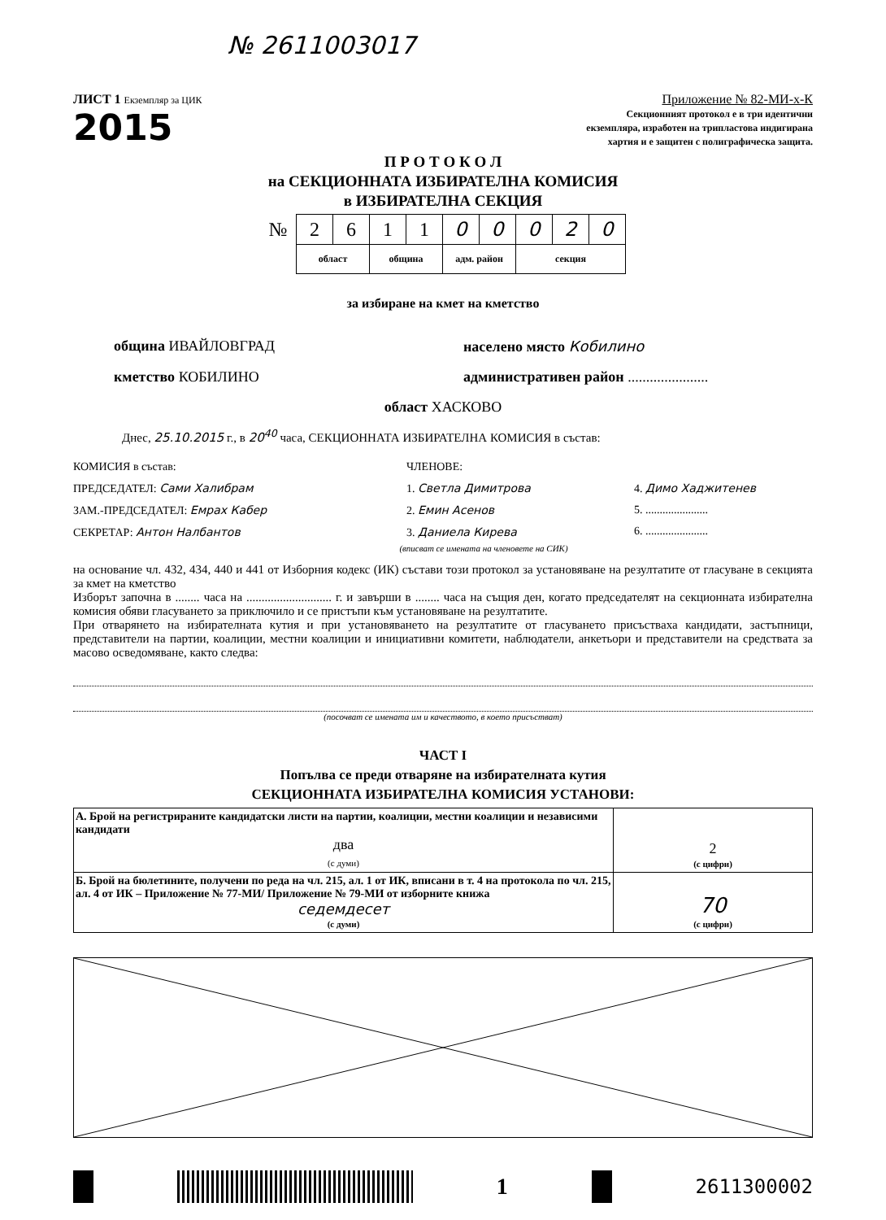№ 2611003017
ЛИСТ 1 Екземпляр за ЦИК
2015
Приложение № 82-МИ-х-К
Секционният протокол е в три идентични
екземпляра, изработен на трипластова индигирана
хартия и е защитен с полиграфическа защита.
П Р О Т О К О Л
на СЕКЦИОННАТА ИЗБИРАТЕЛНА КОМИСИЯ
в ИЗБИРАТЕЛНА СЕКЦИЯ
| № | 2 | 6 | 1 | 1 | 0 | 0 | 0 | 2 | 0 |
| | област | | община | | адм. район | | секция | | |
за избиране на кмет на кметство
община ИВАЙЛОВГРАД населено място Кобилино
кметство КОБИЛИНО административен район ......................
област ХАСКОВО
Днес, 25.10.2015 г., в 20<sup>40</sup> часа, СЕКЦИОННАТА ИЗБИРАТЕЛНА КОМИСИЯ в състав:
КОМИСИЯ в състав:
ПРЕДСЕДАТЕЛ: Сами Халибрам
ЗАМ.-ПРЕДСЕДАТЕЛ: Емрах Кабер
СЕКРЕТАР: Антон Налбантов
ЧЛЕНОВЕ:
1. Светла Димитрова
2. Емин Асенов
3. Даниела Кирева
4. Димо Хаджитенев
5. ......................
6. ......................
(вписват се имената на членовете на СИК)
на основание чл. 432, 434, 440 и 441 от Изборния кодекс (ИК) състави този протокол за установяване на резултатите от гласуване в секцията за кмет на кметство
Изборът започна в ........ часа на ............................ г. и завърши в ........ часа на същия ден, когато председателят на секционната избирателна комисия обяви гласуването за приключило и се пристъпи към установяване на резултатите.
При отварянето на избирателната кутия и при установяването на резултатите от гласуването присъстваха кандидати, застъпници, представители на партии, коалиции, местни коалиции и инициативни комитети, наблюдатели, анкетьори и представители на средствата за масово осведомяване, както следва:
(посочват се имената им и качеството, в което присъстват)
ЧАСТ I
Попълва се преди отваряне на избирателната кутия
СЕКЦИОННАТА ИЗБИРАТЕЛНА КОМИСИЯ УСТАНОВИ:
| А. Брой на регистрираните кандидатски листи на партии, коалиции, местни коалиции и независими кандидати два (с думи) | 2 (с цифри) |
| Б. Брой на бюлетините, получени по реда на чл. 215, ал. 1 от ИК, вписани в т. 4 на протокола по чл. 215, ал. 4 от ИК – Приложение № 77-МИ/ Приложение № 79-МИ от изборните книжа седемдесет (с думи) | 70 (с цифри) |
1
2611300002